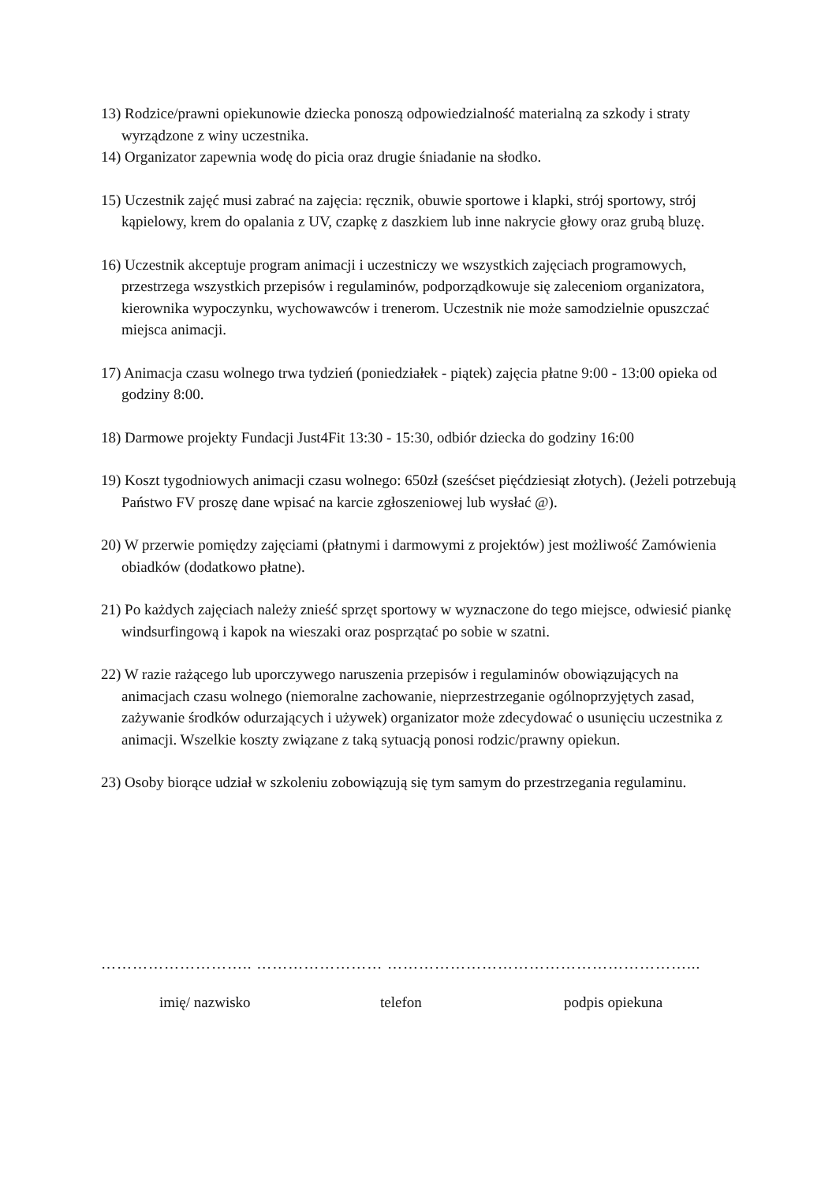13) Rodzice/prawni opiekunowie dziecka ponoszą odpowiedzialność materialną za szkody i straty wyrządzone z winy uczestnika.
14) Organizator zapewnia wodę do picia oraz drugie śniadanie na słodko.
15) Uczestnik zajęć musi zabrać na zajęcia: ręcznik, obuwie sportowe i klapki, strój sportowy, strój kąpielowy, krem do opalania z UV, czapkę z daszkiem lub inne nakrycie głowy oraz grubą bluzę.
16) Uczestnik akceptuje program animacji i uczestniczy we wszystkich zajęciach programowych, przestrzega wszystkich przepisów i regulaminów, podporządkowuje się zaleceniom organizatora, kierownika wypoczynku, wychowawców i trenerom. Uczestnik nie może samodzielnie opuszczać miejsca animacji.
17) Animacja czasu wolnego trwa tydzień (poniedziałek - piątek) zajęcia płatne 9:00 - 13:00 opieka od godziny 8:00.
18) Darmowe projekty Fundacji Just4Fit 13:30 - 15:30, odbiór dziecka do godziny 16:00
19) Koszt tygodniowych animacji czasu wolnego: 650zł (sześćset pięćdziesiąt złotych). (Jeżeli potrzebują Państwo FV proszę dane wpisać na karcie zgłoszeniowej lub wysłać @).
20) W przerwie pomiędzy zajęciami (płatnymi i darmowymi z projektów) jest możliwość Zamówienia obiadków (dodatkowo płatne).
21) Po każdych zajęciach należy znieść sprzęt sportowy w wyznaczone do tego miejsce, odwiesić piankę windsurfingową i kapok na wieszaki oraz posprzątać po sobie w szatni.
22) W razie rażącego lub uporczywego naruszenia przepisów i regulaminów obowiązujących na animacjach czasu wolnego (niemoralne zachowanie, nieprzestrzeganie ogólnoprzyjętych zasad, zażywanie środków odurzających i używek) organizator może zdecydować o usunięciu uczestnika z animacji. Wszelkie koszty związane z taką sytuacją ponosi rodzic/prawny opiekun.
23) Osoby biorące udział w szkoleniu zobowiązują się tym samym do przestrzegania regulaminu.
……………………….. …………………… …………………………………………………...
imię/ nazwisko telefon podpis opiekuna